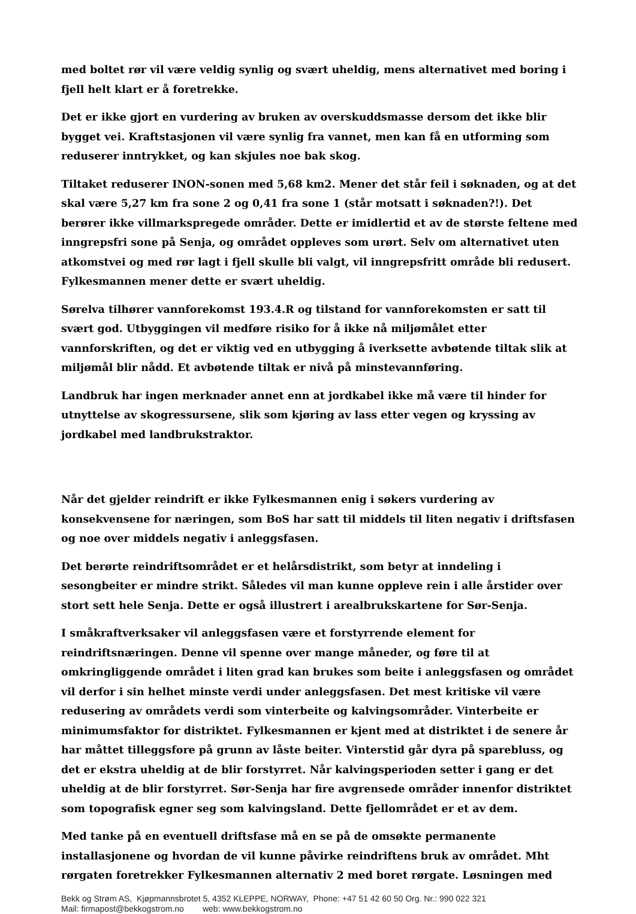med boltet rør vil være veldig synlig og svært uheldig, mens alternativet med boring i fjell helt klart er å foretrekke.
Det er ikke gjort en vurdering av bruken av overskuddsmasse dersom det ikke blir bygget vei. Kraftstasjonen vil være synlig fra vannet, men kan få en utforming som reduserer inntrykket, og kan skjules noe bak skog.
Tiltaket reduserer INON-sonen med 5,68 km2. Mener det står feil i søknaden, og at det skal være 5,27 km fra sone 2 og 0,41 fra sone 1 (står motsatt i søknaden?!). Det berører ikke villmarkspregede områder. Dette er imidlertid et av de største feltene med inngrepsfri sone på Senja, og området oppleves som urørt. Selv om alternativet uten atkomstvei og med rør lagt i fjell skulle bli valgt, vil inngrepsfritt område bli redusert. Fylkesmannen mener dette er svært uheldig.
Sørelva tilhører vannforekomst 193.4.R og tilstand for vannforekomsten er satt til svært god. Utbyggingen vil medføre risiko for å ikke nå miljømålet etter vannforskriften, og det er viktig ved en utbygging å iverksette avbøtende tiltak slik at miljømål blir nådd. Et avbøtende tiltak er nivå på minstevannføring.
Landbruk har ingen merknader annet enn at jordkabel ikke må være til hinder for utnyttelse av skogressursene, slik som kjøring av lass etter vegen og kryssing av jordkabel med landbrukstraktor.
Når det gjelder reindrift er ikke Fylkesmannen enig i søkers vurdering av konsekvensene for næringen, som BoS har satt til middels til liten negativ i driftsfasen og noe over middels negativ i anleggsfasen.
Det berørte reindriftsområdet er et helårsdistrikt, som betyr at inndeling i sesongbeiter er mindre strikt. Således vil man kunne oppleve rein i alle årstider over stort sett hele Senja. Dette er også illustrert i arealbrukskartene for Sør-Senja.
I småkraftverksaker vil anleggsfasen være et forstyrrende element for reindriftsnæringen. Denne vil spenne over mange måneder, og føre til at omkringliggende området i liten grad kan brukes som beite i anleggsfasen og området vil derfor i sin helhet minste verdi under anleggsfasen. Det mest kritiske vil være redusering av områdets verdi som vinterbeite og kalvingsområder. Vinterbeite er minimumsfaktor for distriktet. Fylkesmannen er kjent med at distriktet i de senere år har måttet tilleggsfore på grunn av låste beiter. Vinterstid går dyra på sparebluss, og det er ekstra uheldig at de blir forstyrret. Når kalvingsperioden setter i gang er det uheldig at de blir forstyrret. Sør-Senja har fire avgrensede områder innenfor distriktet som topografisk egner seg som kalvingsland. Dette fjellområdet er et av dem.
Med tanke på en eventuell driftsfase må en se på de omsøkte permanente installasjonene og hvordan de vil kunne påvirke reindriftens bruk av området. Mht rørgaten foretrekker Fylkesmannen alternativ 2 med boret rørgate. Løsningen med
Bekk og Strøm AS, Kjøpmannsbrotet 5, 4352 KLEPPE, NORWAY, Phone: +47 51 42 60 50 Org. Nr.: 990 022 321
Mail: firmapost@bekkogstrom.no web: www.bekkogstrom.no